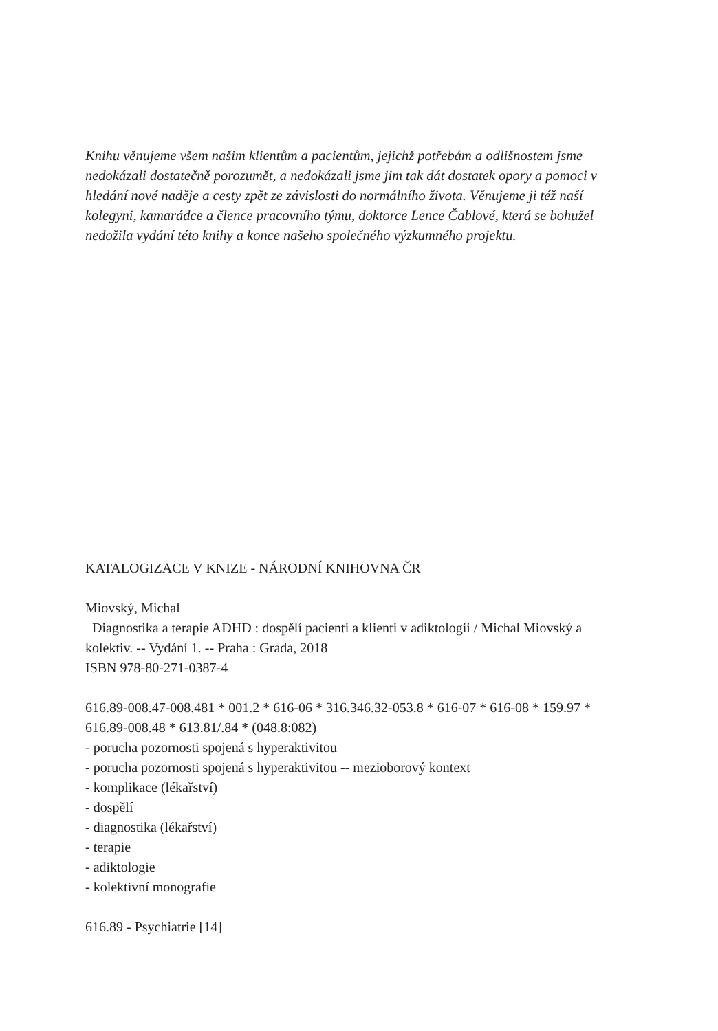Knihu věnujeme všem našim klientům a pacientům, jejichž potřebám a odlišnostem jsme nedokázali dostatečně porozumět, a nedokázali jsme jim tak dát dostatek opory a pomoci v hledání nové naděje a cesty zpět ze závislosti do normálního života. Věnujeme ji též naší kolegyni, kamarádce a člence pracovního týmu, doktorce Lence Čablové, která se bohužel nedožila vydání této knihy a konce našeho společného výzkumného projektu.
KATALOGIZACE V KNIZE - NÁRODNÍ KNIHOVNA ČR
Miovský, Michal
Diagnostika a terapie ADHD : dospělí pacienti a klienti v adiktologii / Michal Miovský a kolektiv. -- Vydání 1. -- Praha : Grada, 2018
ISBN 978-80-271-0387-4
616.89-008.47-008.481 * 001.2 * 616-06 * 316.346.32-053.8 * 616-07 * 616-08 * 159.97 * 616.89-008.48 * 613.81/.84 * (048.8:082)
- porucha pozornosti spojená s hyperaktivitou
- porucha pozornosti spojená s hyperaktivitou -- mezioborový kontext
- komplikace (lékařství)
- dospělí
- diagnostika (lékařství)
- terapie
- adiktologie
- kolektivní monografie
616.89 - Psychiatrie [14]